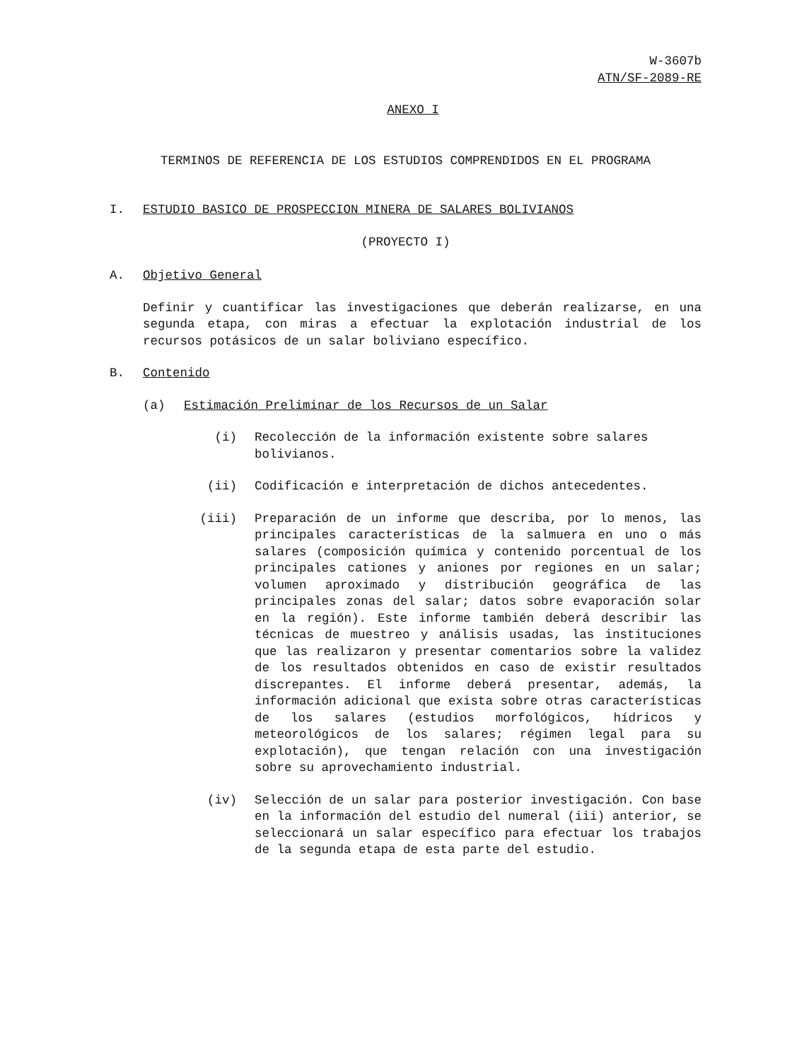W-3607b
ATN/SF-2089-RE
ANEXO I
TERMINOS DE REFERENCIA DE LOS ESTUDIOS COMPRENDIDOS EN EL PROGRAMA
I. ESTUDIO BASICO DE PROSPECCION MINERA DE SALARES BOLIVIANOS
(PROYECTO I)
A. Objetivo General
Definir y cuantificar las investigaciones que deberán realizarse, en una segunda etapa, con miras a efectuar la explotación industrial de los recursos potásicos de un salar boliviano específico.
B. Contenido
(a) Estimación Preliminar de los Recursos de un Salar
(i) Recolección de la información existente sobre salares bolivianos.
(ii) Codificación e interpretación de dichos antecedentes.
(iii) Preparación de un informe que describa, por lo menos, las principales características de la salmuera en uno o más salares (composición química y contenido porcentual de los principales cationes y aniones por regiones en un salar; volumen aproximado y distribución geográfica de las principales zonas del salar; datos sobre evaporación solar en la región). Este informe también deberá describir las técnicas de muestreo y análisis usadas, las instituciones que las realizaron y presentar comentarios sobre la validez de los resultados obtenidos en caso de existir resultados discrepantes. El informe deberá presentar, además, la información adicional que exista sobre otras características de los salares (estudios morfológicos, hídricos y meteorológicos de los salares; régimen legal para su explotación), que tengan relación con una investigación sobre su aprovechamiento industrial.
(iv) Selección de un salar para posterior investigación. Con base en la información del estudio del numeral (iii) anterior, se seleccionará un salar específico para efectuar los trabajos de la segunda etapa de esta parte del estudio.